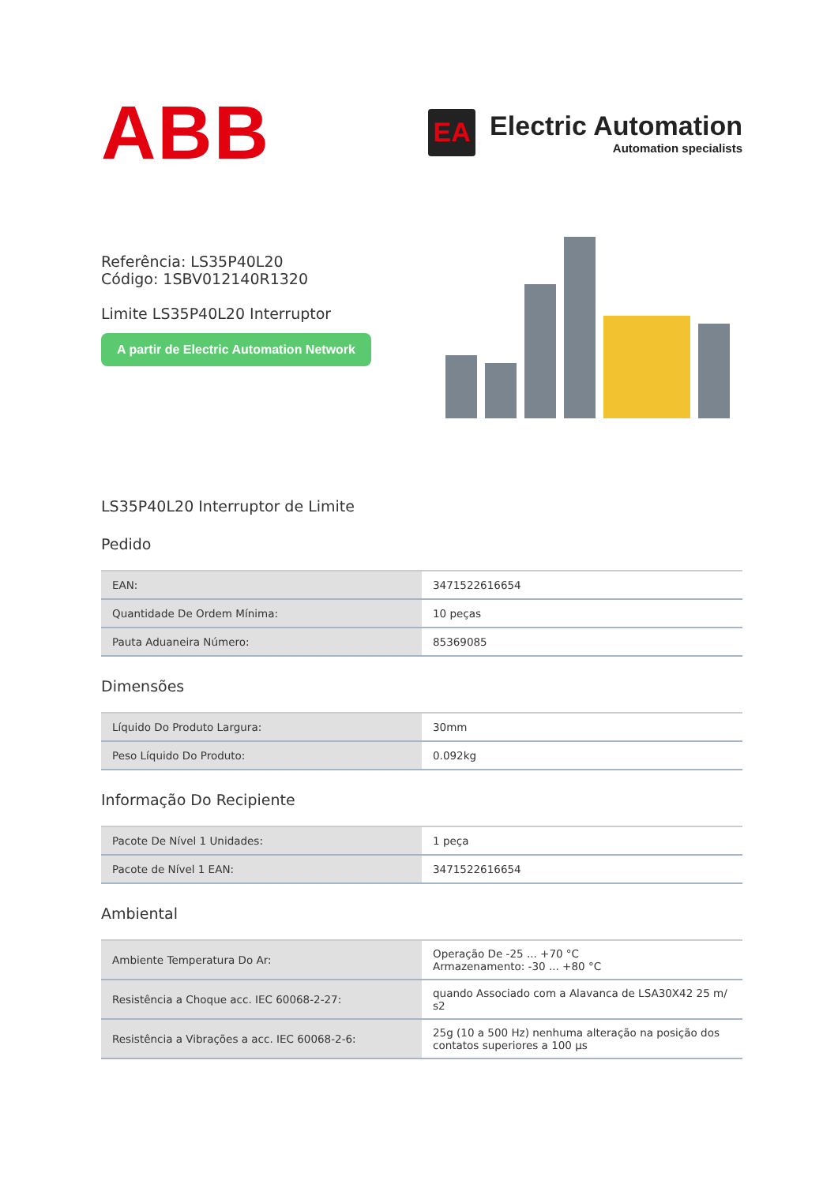ABB
EA
Electric Automation
Automation specialists
Referência: LS35P40L20
Código: 1SBV012140R1320
Limite LS35P40L20 Interruptor
A partir de Electric Automation Network
LS35P40L20 Interruptor de Limite
Pedido
| EAN: | 3471522616654 |
| Quantidade De Ordem Mínima: | 10 peças |
| Pauta Aduaneira Número: | 85369085 |
Dimensões
| Líquido Do Produto Largura: | 30mm |
| Peso Líquido Do Produto: | 0.092kg |
Informação Do Recipiente
| Pacote De Nível 1 Unidades: | 1 peça |
| Pacote de Nível 1 EAN: | 3471522616654 |
Ambiental
| Ambiente Temperatura Do Ar: | Operação De -25 ... +70 °C Armazenamento: -30 ... +80 °C |
| Resistência a Choque acc. IEC 60068-2-27: | quando Associado com a Alavanca de LSA30X42 25 m/ s2 |
| Resistência a Vibrações a acc. IEC 60068-2-6: | 25g (10 a 500 Hz) nenhuma alteração na posição dos contatos superiores a 100 µs |